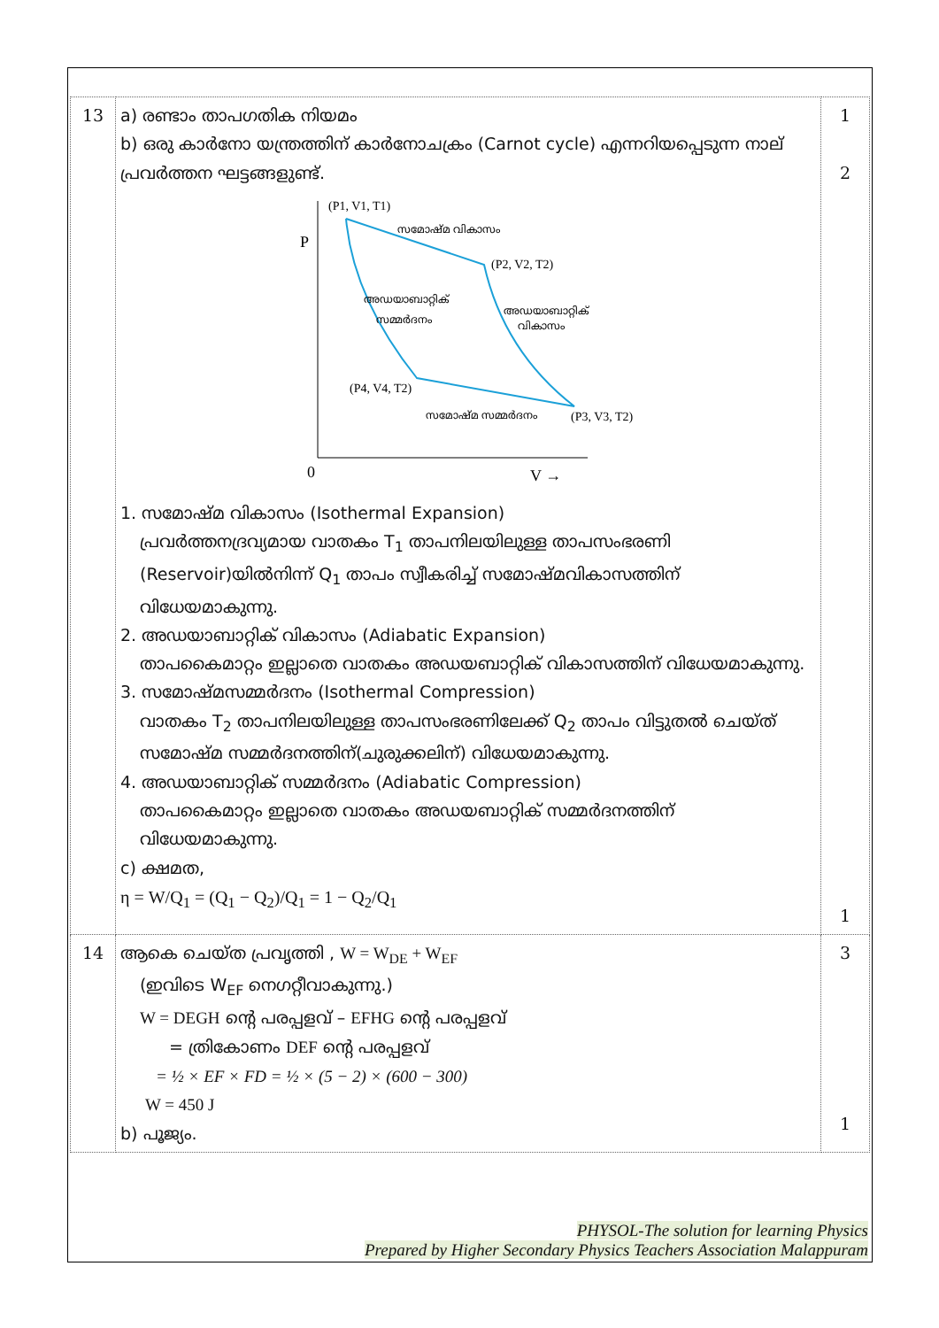| 13 | a) രണ്ടാം താപഗതിക നിയമം b) ഒരു കാർനോ യന്ത്രത്തിന് കാർനോചക്രം (Carnot cycle) എന്നറിയപ്പെടുന്ന നാല് പ്രവർത്തന ഘട്ടങ്ങളുണ്ട്. P 0 V → (P1, V1, T1) (P2, V2, T2) (P4, V4, T2) (P3, V3, T2) സമോഷ്മ വികാസം അഡയാബാറ്റിക് സമ്മർദനം അഡയാബാറ്റിക് വികാസം സമോഷ്മ സമ്മർദനം 1. സമോഷ്മ വികാസം (Isothermal Expansion) പ്രവർത്തനദ്രവ്യമായ വാതകം T<sub>1</sub> താപനിലയിലുള്ള താപസംഭരണി (Reservoir)യിൽനിന്ന് Q<sub>1</sub> താപം സ്വീകരിച്ച് സമോഷ്മവികാസത്തിന് വിധേയമാകുന്നു. 2. അഡയാബാറ്റിക് വികാസം (Adiabatic Expansion) താപകൈമാറ്റം ഇല്ലാതെ വാതകം അഡയബാറ്റിക് വികാസത്തിന് വിധേയമാകുന്നു. 3. സമോഷ്മസമ്മർദനം (Isothermal Compression) വാതകം T<sub>2</sub> താപനിലയിലുള്ള താപസംഭരണിലേക്ക് Q<sub>2</sub> താപം വിട്ടുതൽ ചെയ്ത് സമോഷ്മ സമ്മർദനത്തിന്(ചുരുക്കലിന്) വിധേയമാകുന്നു. 4. അഡയാബാറ്റിക് സമ്മർദനം (Adiabatic Compression) താപകൈമാറ്റം ഇല്ലാതെ വാതകം അഡയബാറ്റിക് സമ്മർദനത്തിന് വിധേയമാകുന്നു. c) ക്ഷമത, η = W/Q<sub>1</sub> = (Q<sub>1</sub> − Q<sub>2</sub>)/Q<sub>1</sub> = 1 − Q<sub>2</sub>/Q<sub>1</sub> | 1 2 1 |
| 14 | ആകെ ചെയ്ത പ്രവൃത്തി , W = W<sub>DE</sub> + W<sub>EF</sub> (ഇവിടെ W<sub>EF</sub> നെഗറ്റീവാകുന്നു.) W = DEGH ന്റെ പരപ്പളവ് – EFHG ന്റെ പരപ്പളവ് = ത്രികോണം DEF ന്റെ പരപ്പളവ് = ½ × EF × FD = ½ × (5 − 2) × (600 − 300) W = 450 J b) പൂജ്യം. | 3 1 |
PHYSOL-The solution for learning Physics
Prepared by Higher Secondary Physics Teachers Association Malappuram